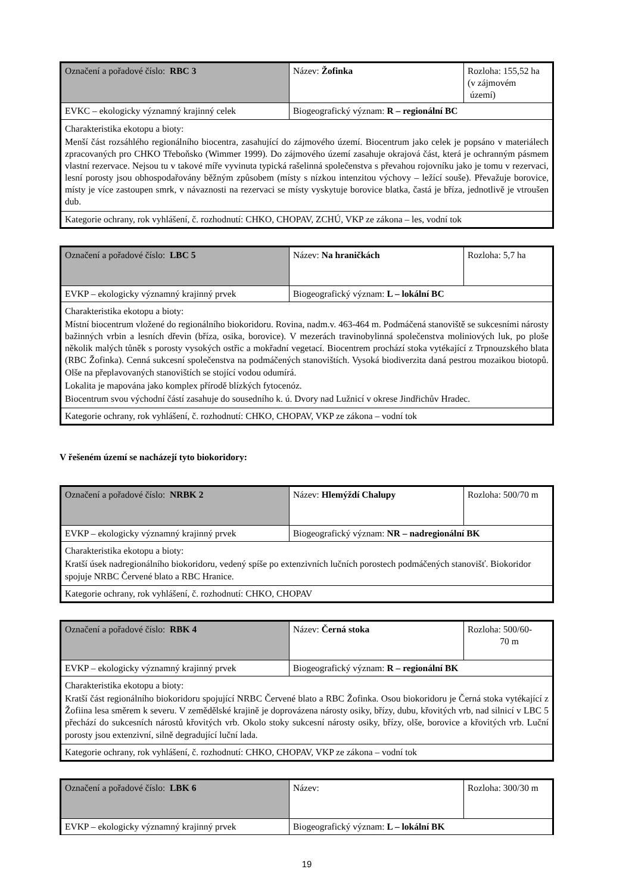| Označení a pořadové číslo: RBC 3 | Název: Žofinka | Rozloha: 155,52 ha (v zájmovém území) |
| EVKC – ekologicky významný krajinný celek | Biogeografický význam: R – regionální BC | |
| Charakteristika ekotopu a bioty: Menší část rozsáhlého regionálního biocentra, zasahující do zájmového území. Biocentrum jako celek je popsáno v materiálech zpracovaných pro CHKO Třeboňsko (Wimmer 1999). Do zájmového území zasahuje okrajová část, která je ochranným pásmem vlastní rezervace. Nejsou tu v takové míře vyvinuta typická rašelinná společenstva s převahou rojovníku jako je tomu v rezervaci, lesní porosty jsou obhospodařovány běžným způsobem (místy s nízkou intenzitou výchovy – ležící souše). Převažuje borovice, místy je více zastoupen smrk, v návaznosti na rezervaci se místy vyskytuje borovice blatka, častá je bříza, jednotlivě je vtroušen dub. | | |
| Kategorie ochrany, rok vyhlášení, č. rozhodnutí: CHKO, CHOPAV, ZCHÚ, VKP ze zákona – les, vodní tok | | |
| Označení a pořadové číslo: LBC 5 | Název: Na hraničkách | Rozloha: 5,7 ha |
| EVKP – ekologicky významný krajinný prvek | Biogeografický význam: L – lokální BC | |
| Charakteristika ekotopu a bioty: Místní biocentrum vložené do regionálního biokoridoru. Rovina, nadm.v. 463-464 m. Podmáčená stanoviště se sukcesními nárosty bažinných vrbin a lesních dřevin (bříza, osika, borovice). V mezerách travinobylinná společenstva moliniových luk, po ploše několik malých tůněk s porosty vysokých ostřic a mokřadní vegetací. Biocentrem prochází stoka vytékající z Trpnouzského blata (RBC Žofinka). Cenná sukcesní společenstva na podmáčených stanovištích. Vysoká biodiverzita daná pestrou mozaikou biotopů. Olše na přeplavovaných stanovištích se stojící vodou odumírá. Lokalita je mapována jako komplex přírodě blízkých fytocenóz. Biocentrum svou východní částí zasahuje do sousedního k. ú. Dvory nad Lužnicí v okrese Jindřichův Hradec. | | |
| Kategorie ochrany, rok vyhlášení, č. rozhodnutí: CHKO, CHOPAV, VKP ze zákona – vodní tok | | |
V řešeném území se nacházejí tyto biokoridory:
| Označení a pořadové číslo: NRBK 2 | Název: Hlemýždí Chalupy | Rozloha: 500/70 m |
| EVKP – ekologicky významný krajinný prvek | Biogeografický význam: NR – nadregionální BK | |
| Charakteristika ekotopu a bioty: Kratší úsek nadregionálního biokoridoru, vedený spíše po extenzivních lučních porostech podmáčených stanovišť. Biokoridor spojuje NRBC Červené blato a RBC Hranice. | | |
| Kategorie ochrany, rok vyhlášení, č. rozhodnutí: CHKO, CHOPAV | | |
| Označení a pořadové číslo: RBK 4 | Název: Černá stoka | Rozloha: 500/60- 70 m |
| EVKP – ekologicky významný krajinný prvek | Biogeografický význam: R – regionální BK | |
| Charakteristika ekotopu a bioty: Kratší část regionálního biokoridoru spojující NRBC Červené blato a RBC Žofinka. Osou biokoridoru je Černá stoka vytékající z Žofiina lesa směrem k severu. V zemědělské krajině je doprovázena nárosty osiky, břízy, dubu, křovitých vrb, nad silnicí v LBC 5 přechází do sukcesních nárostů křovitých vrb. Okolo stoky sukcesní nárosty osiky, břízy, olše, borovice a křovitých vrb. Luční porosty jsou extenzivní, silně degradující luční lada. | | |
| Kategorie ochrany, rok vyhlášení, č. rozhodnutí: CHKO, CHOPAV, VKP ze zákona – vodní tok | | |
| Označení a pořadové číslo: LBK 6 | Název: | Rozloha: 300/30 m |
| EVKP – ekologicky významný krajinný prvek | Biogeografický význam: L – lokální BK | |
19